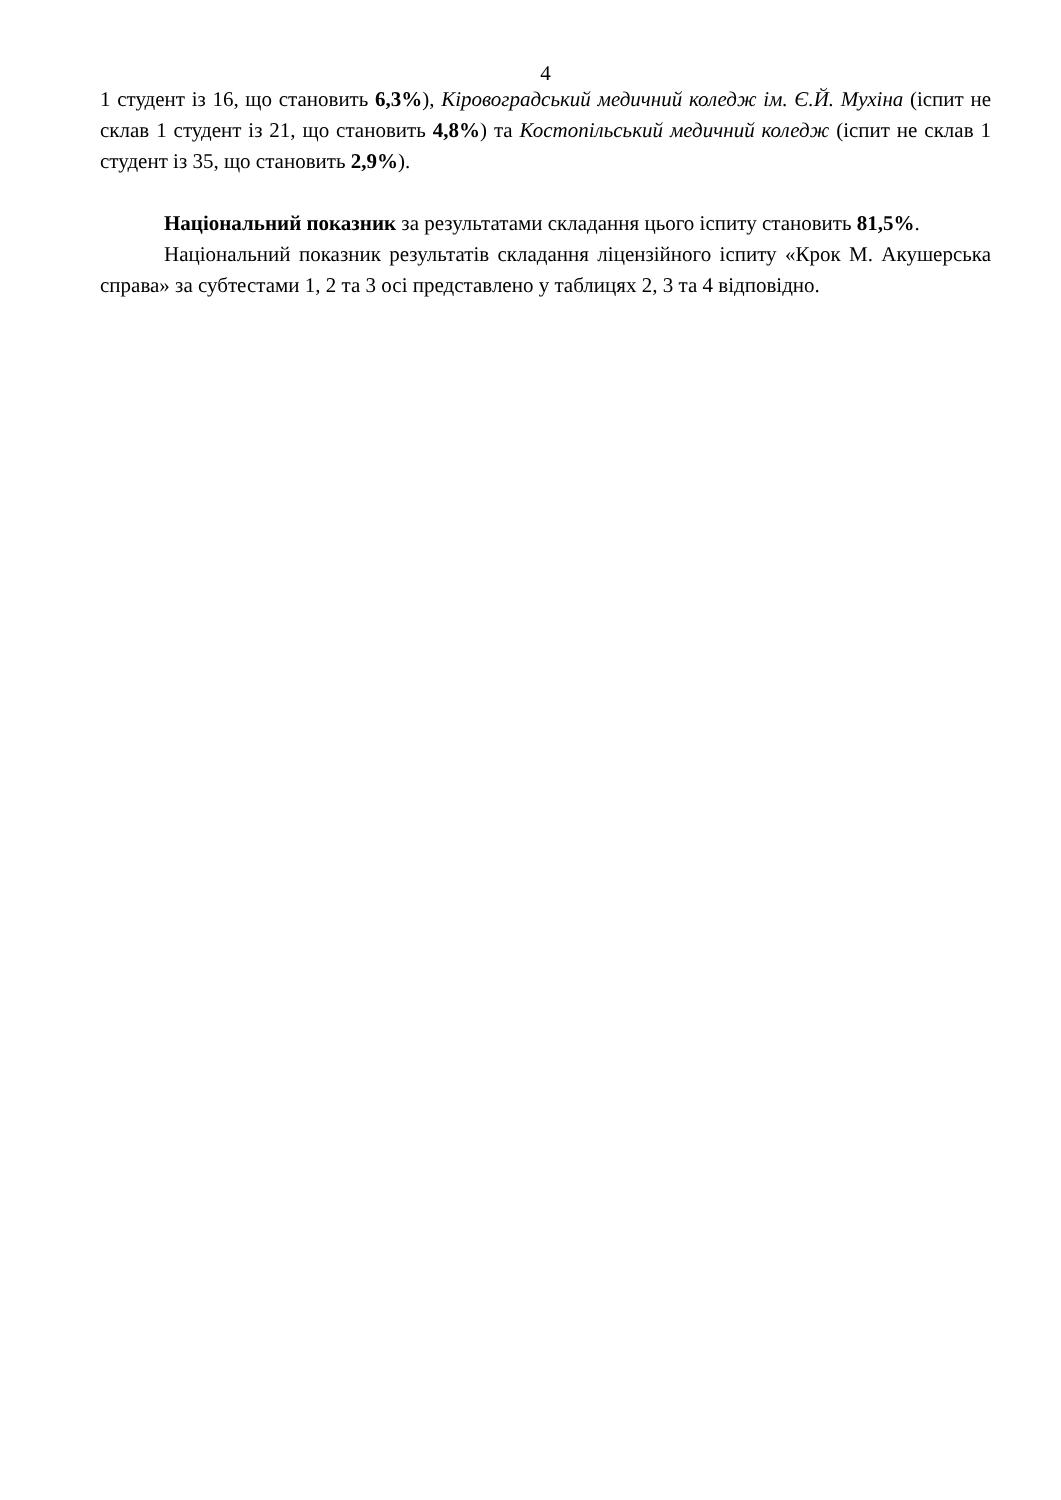4
1 студент із 16, що становить 6,3%), Кіровоградський медичний коледж ім. Є.Й. Мухіна (іспит не склав 1 студент із 21, що становить 4,8%) та Костопільський медичний коледж (іспит не склав 1 студент із 35, що становить 2,9%).
Національний показник за результатами складання цього іспиту становить 81,5%.
Національний показник результатів складання ліцензійного іспиту «Крок М. Акушерська справа» за субтестами 1, 2 та 3 осі представлено у таблицях 2, 3 та 4 відповідно.